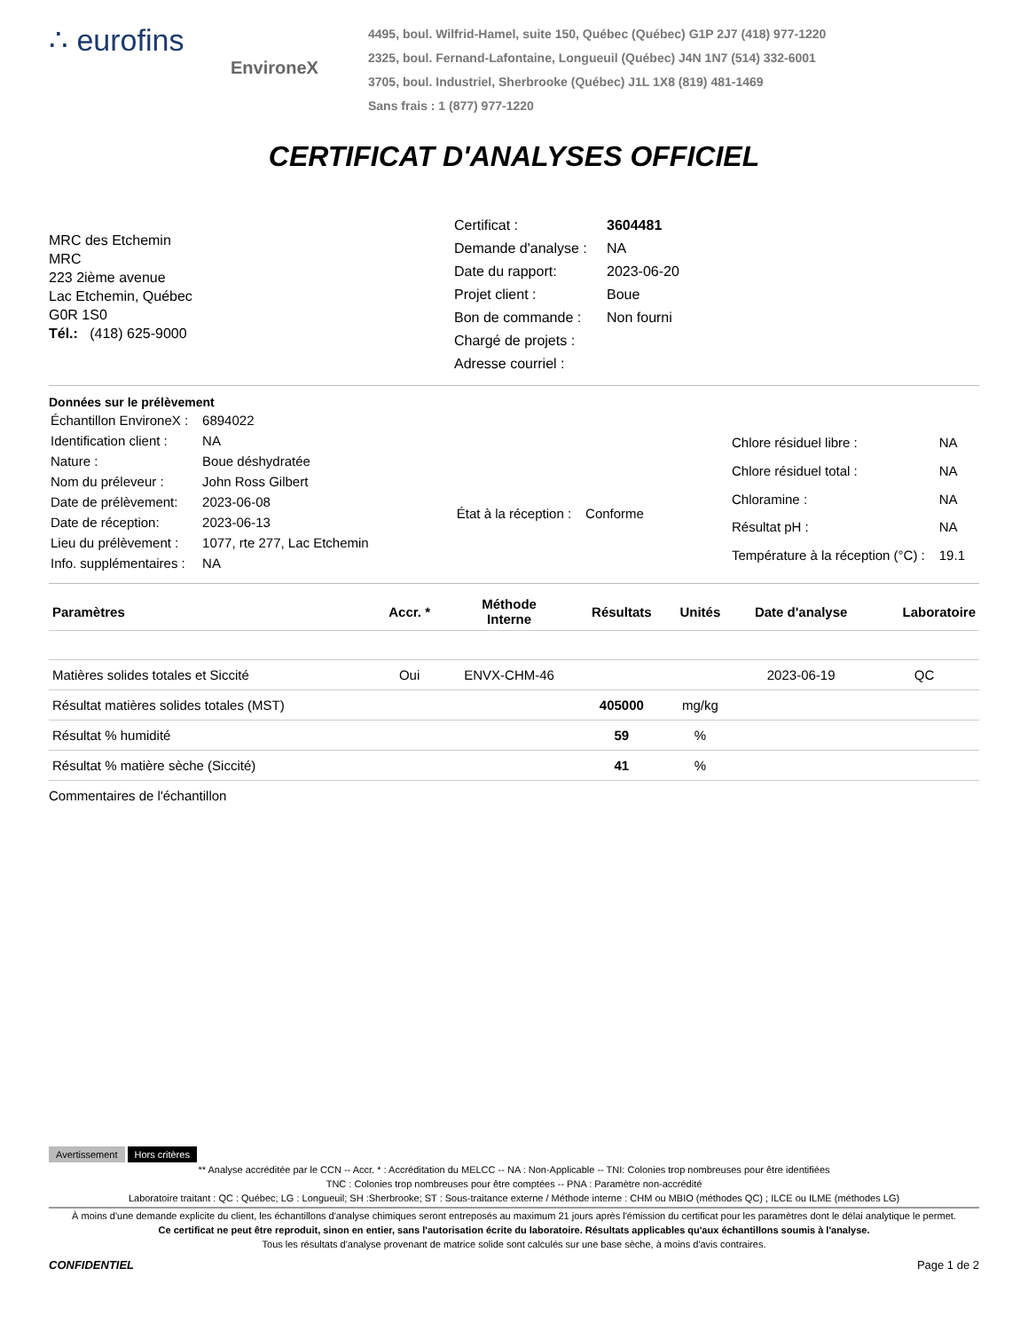∴ eurofins
EnvironeX
4495, boul. Wilfrid-Hamel, suite 150, Québec (Québec) G1P 2J7 (418) 977-1220
2325, boul. Fernand-Lafontaine, Longueuil (Québec) J4N 1N7 (514) 332-6001
3705, boul. Industriel, Sherbrooke (Québec) J1L 1X8 (819) 481-1469
Sans frais : 1 (877) 977-1220
CERTIFICAT D'ANALYSES OFFICIEL
MRC des Etchemin
MRC
223 2ième avenue
Lac Etchemin, Québec
G0R 1S0
Tél.: (418) 625-9000
| Certificat : | 3604481 |
| Demande d'analyse : | NA |
| Date du rapport: | 2023-06-20 |
| Projet client : | Boue |
| Bon de commande : | Non fourni |
| Chargé de projets : | |
| Adresse courriel : | |
Données sur le prélèvement
| Échantillon EnvironeX : | 6894022 |
| Identification client : | NA |
| Nature : | Boue déshydratée |
| Nom du préleveur : | John Ross Gilbert |
| Date de prélèvement: | 2023-06-08 |
| Date de réception: | 2023-06-13 |
| Lieu du prélèvement : | 1077, rte 277, Lac Etchemin |
| Info. supplémentaires : | NA |
| État à la réception : | Conforme |
| Chlore résiduel libre : | NA |
| Chlore résiduel total : | NA |
| Chloramine : | NA |
| Résultat pH : | NA |
| Température à la réception (°C) : | 19.1 |
| Paramètres | Accr. * | Méthode Interne | Résultats | Unités | Date d'analyse | Laboratoire |
| --- | --- | --- | --- | --- | --- | --- |
| Matières solides totales et Siccité | Oui | ENVX-CHM-46 | | | 2023-06-19 | QC |
| Résultat matières solides totales (MST) | | | 405000 | mg/kg | | |
| Résultat % humidité | | | 59 | % | | |
| Résultat % matière sèche (Siccité) | | | 41 | % | | |
Commentaires de l'échantillon
Avertissement Hors critères
** Analyse accréditée par le CCN -- Accr. * : Accréditation du MELCC -- NA : Non-Applicable -- TNI: Colonies trop nombreuses pour être identifiées
TNC : Colonies trop nombreuses pour être comptées -- PNA : Paramètre non-accrédité
Laboratoire traitant : QC : Québec; LG : Longueuil; SH :Sherbrooke; ST : Sous-traitance externe / Méthode interne : CHM ou MBIO (méthodes QC) ; ILCE ou ILME (méthodes LG)
À moins d'une demande explicite du client, les échantillons d'analyse chimiques seront entreposés au maximum 21 jours après l'émission du certificat pour les paramètres dont le délai analytique le permet.
Ce certificat ne peut être reproduit, sinon en entier, sans l'autorisation écrite du laboratoire. Résultats applicables qu'aux échantillons soumis à l'analyse.
Tous les résultats d'analyse provenant de matrice solide sont calculés sur une base sèche, à moins d'avis contraires.
CONFIDENTIEL Page 1 de 2